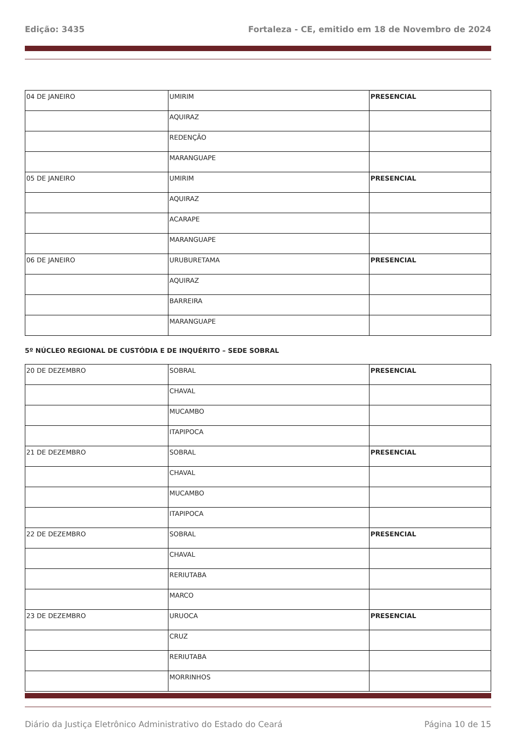Edição: 3435 Fortaleza - CE, emitido em 18 de Novembro de 2024
| 04 DE JANEIRO | UMIRIM | PRESENCIAL |
| | AQUIRAZ | |
| | REDENÇÃO | |
| | MARANGUAPE | |
| 05 DE JANEIRO | UMIRIM | PRESENCIAL |
| | AQUIRAZ | |
| | ACARAPE | |
| | MARANGUAPE | |
| 06 DE JANEIRO | URUBURETAMA | PRESENCIAL |
| | AQUIRAZ | |
| | BARREIRA | |
| | MARANGUAPE | |
5º NÚCLEO REGIONAL DE CUSTÓDIA E DE INQUÉRITO – SEDE SOBRAL
| 20 DE DEZEMBRO | SOBRAL | PRESENCIAL |
| | CHAVAL | |
| | MUCAMBO | |
| | ITAPIPOCA | |
| 21 DE DEZEMBRO | SOBRAL | PRESENCIAL |
| | CHAVAL | |
| | MUCAMBO | |
| | ITAPIPOCA | |
| 22 DE DEZEMBRO | SOBRAL | PRESENCIAL |
| | CHAVAL | |
| | RERIUTABA | |
| | MARCO | |
| 23 DE DEZEMBRO | URUOCA | PRESENCIAL |
| | CRUZ | |
| | RERIUTABA | |
| | MORRINHOS | |
Diário da Justiça Eletrônico Administrativo do Estado do Ceará Página 10 de 15